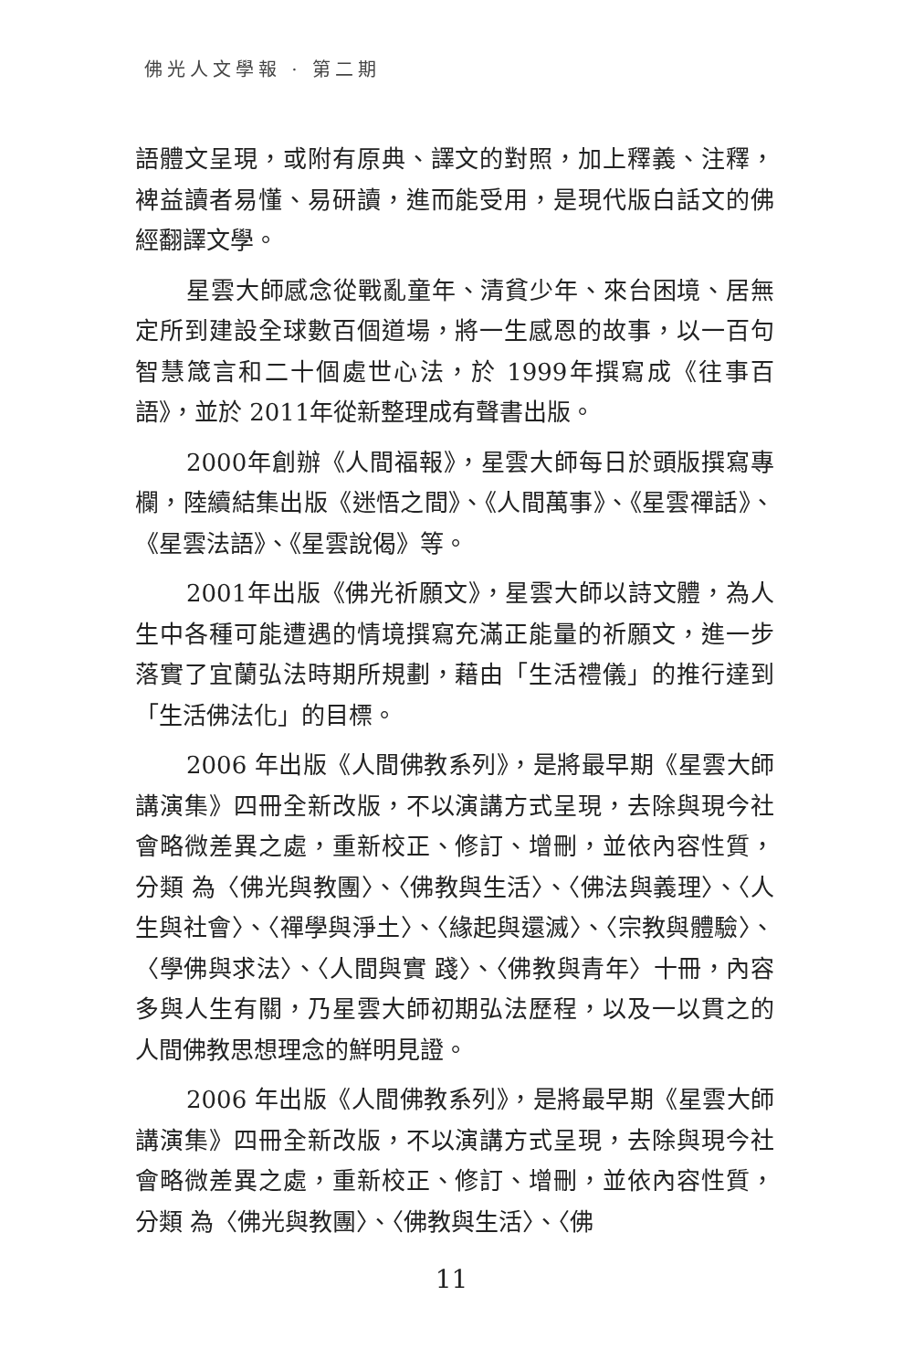佛光人文學報 · 第二期
語體文呈現，或附有原典、譯文的對照，加上釋義、注釋，裨益讀者易懂、易研讀，進而能受用，是現代版白話文的佛經翻譯文學。
星雲大師感念從戰亂童年、清貧少年、來台困境、居無定所到建設全球數百個道場，將一生感恩的故事，以一百句智慧箴言和二十個處世心法，於 1999年撰寫成《往事百語》，並於 2011年從新整理成有聲書出版。
2000年創辦《人間福報》，星雲大師每日於頭版撰寫專欄，陸續結集出版《迷悟之間》、《人間萬事》、《星雲禪話》、《星雲法語》、《星雲說偈》等。
2001年出版《佛光祈願文》，星雲大師以詩文體，為人生中各種可能遭遇的情境撰寫充滿正能量的祈願文，進一步落實了宜蘭弘法時期所規劃，藉由「生活禮儀」的推行達到「生活佛法化」的目標。
2006 年出版《人間佛教系列》，是將最早期《星雲大師講演集》四冊全新改版，不以演講方式呈現，去除與現今社會略微差異之處，重新校正、修訂、增刪，並依內容性質，分類 為〈佛光與教團〉、〈佛教與生活〉、〈佛法與義理〉、〈人生與社會〉、〈禪學與淨土〉、〈緣起與還滅〉、〈宗教與體驗〉、〈學佛與求法〉、〈人間與實 踐〉、〈佛教與青年〉十冊，內容多與人生有關，乃星雲大師初期弘法歷程，以及一以貫之的人間佛教思想理念的鮮明見證。
2006 年出版《人間佛教系列》，是將最早期《星雲大師講演集》四冊全新改版，不以演講方式呈現，去除與現今社會略微差異之處，重新校正、修訂、增刪，並依內容性質，分類 為〈佛光與教團〉、〈佛教與生活〉、〈佛
11